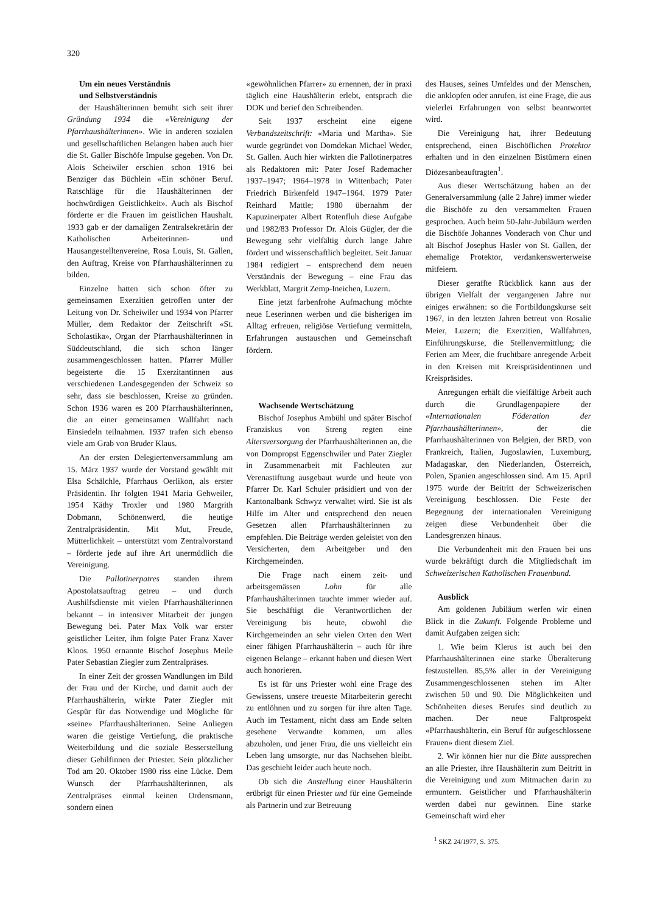320
Um ein neues Verständnis
und Selbstverständnis
der Haushälterinnen bemüht sich seit ihrer Gründung 1934 die «Vereinigung der Pfarrhaushälterinnen». Wie in anderen sozialen und gesellschaftlichen Belangen haben auch hier die St. Galler Bischöfe Impulse gegeben. Von Dr. Alois Scheiwiler erschien schon 1916 bei Benziger das Büchlein «Ein schöner Beruf. Ratschläge für die Haushälterinnen der hochwürdigen Geistlichkeit». Auch als Bischof förderte er die Frauen im geistlichen Haushalt. 1933 gab er der damaligen Zentralsekretärin der Katholischen Arbeiterinnen- und Hausangestelltenvereine, Rosa Louis, St. Gallen, den Auftrag, Kreise von Pfarrhaushälterinnen zu bilden.
Einzelne hatten sich schon öfter zu gemeinsamen Exerzitien getroffen unter der Leitung von Dr. Scheiwiler und 1934 von Pfarrer Müller, dem Redaktor der Zeitschrift «St. Scholastika», Organ der Pfarrhaushälterinnen in Süddeutschland, die sich schon länger zusammengeschlossen hatten. Pfarrer Müller begeisterte die 15 Exerzitantinnen aus verschiedenen Landesgegenden der Schweiz so sehr, dass sie beschlossen, Kreise zu gründen. Schon 1936 waren es 200 Pfarrhaushälterinnen, die an einer gemeinsamen Wallfahrt nach Einsiedeln teilnahmen. 1937 trafen sich ebenso viele am Grab von Bruder Klaus.
An der ersten Delegiertenversammlung am 15. März 1937 wurde der Vorstand gewählt mit Elsa Schälchle, Pfarrhaus Oerlikon, als erster Präsidentin. Ihr folgten 1941 Maria Gehweiler, 1954 Käthy Troxler und 1980 Margrith Dobmann, Schönenwerd, die heutige Zentralpräsidentin. Mit Mut, Freude, Mütterlichkeit – unterstützt vom Zentralvorstand – förderte jede auf ihre Art unermüdlich die Vereinigung.
Die Pallotinerpatres standen ihrem Apostolatsauftrag getreu – und durch Aushilfsdienste mit vielen Pfarrhaushälterinnen bekannt – in intensiver Mitarbeit der jungen Bewegung bei. Pater Max Volk war erster geistlicher Leiter, ihm folgte Pater Franz Xaver Kloos. 1950 ernannte Bischof Josephus Meile Pater Sebastian Ziegler zum Zentralpräses.
In einer Zeit der grossen Wandlungen im Bild der Frau und der Kirche, und damit auch der Pfarrhaushälterin, wirkte Pater Ziegler mit Gespür für das Notwendige und Mögliche für «seine» Pfarrhaushälterinnen. Seine Anliegen waren die geistige Vertiefung, die praktische Weiterbildung und die soziale Besserstellung dieser Gehilfinnen der Priester. Sein plötzlicher Tod am 20. Oktober 1980 riss eine Lücke. Dem Wunsch der Pfarrhaushälterinnen, als Zentralpräses einmal keinen Ordensmann, sondern einen
«gewöhnlichen Pfarrer» zu ernennen, der in praxi täglich eine Haushälterin erlebt, entsprach die DOK und berief den Schreibenden.
Seit 1937 erscheint eine eigene Verbandszeitschrift: «Maria und Martha». Sie wurde gegründet von Domdekan Michael Weder, St. Gallen. Auch hier wirkten die Pallotinerpatres als Redaktoren mit: Pater Josef Rademacher 1937–1947; 1964–1978 in Wittenbach; Pater Friedrich Birkenfeld 1947–1964. 1979 Pater Reinhard Mattle; 1980 übernahm der Kapuzinerpater Albert Rotenfluh diese Aufgabe und 1982/83 Professor Dr. Alois Gügler, der die Bewegung sehr vielfältig durch lange Jahre fördert und wissenschaftlich begleitet. Seit Januar 1984 redigiert – entsprechend dem neuen Verständnis der Bewegung – eine Frau das Werkblatt, Margrit Zemp-Ineichen, Luzern.
Eine jetzt farbenfrohe Aufmachung möchte neue Leserinnen werben und die bisherigen im Alltag erfreuen, religiöse Vertiefung vermitteln, Erfahrungen austauschen und Gemeinschaft fördern.
Wachsende Wertschätzung
Bischof Josephus Ambühl und später Bischof Franziskus von Streng regten eine Altersversorgung der Pfarrhaushälterinnen an, die von Dompropst Eggenschwiler und Pater Ziegler in Zusammenarbeit mit Fachleuten zur Verenastiftung ausgebaut wurde und heute von Pfarrer Dr. Karl Schuler präsidiert und von der Kantonalbank Schwyz verwaltet wird. Sie ist als Hilfe im Alter und entsprechend den neuen Gesetzen allen Pfarrhaushälterinnen zu empfehlen. Die Beiträge werden geleistet von den Versicherten, dem Arbeitgeber und den Kirchgemeinden.
Die Frage nach einem zeit- und arbeitsgemässen Lohn für alle Pfarrhaushälterinnen tauchte immer wieder auf. Sie beschäftigt die Verantwortlichen der Vereinigung bis heute, obwohl die Kirchgemeinden an sehr vielen Orten den Wert einer fähigen Pfarrhaushälterin – auch für ihre eigenen Belange – erkannt haben und diesen Wert auch honorieren.
Es ist für uns Priester wohl eine Frage des Gewissens, unsere treueste Mitarbeiterin gerecht zu entlöhnen und zu sorgen für ihre alten Tage. Auch im Testament, nicht dass am Ende selten gesehene Verwandte kommen, um alles abzuholen, und jener Frau, die uns vielleicht ein Leben lang umsorgte, nur das Nachsehen bleibt. Das geschieht leider auch heute noch.
Ob sich die Anstellung einer Haushälterin erübrigt für einen Priester und für eine Gemeinde als Partnerin und zur Betreuung
des Hauses, seines Umfeldes und der Menschen, die anklopfen oder anrufen, ist eine Frage, die aus vielerlei Erfahrungen von selbst beantwortet wird.
Die Vereinigung hat, ihrer Bedeutung entsprechend, einen Bischöflichen Protektor erhalten und in den einzelnen Bistümern einen Diözesanbeauftragten<sup>1</sup>.
Aus dieser Wertschätzung haben an der Generalversammlung (alle 2 Jahre) immer wieder die Bischöfe zu den versammelten Frauen gesprochen. Auch beim 50-Jahr-Jubiläum werden die Bischöfe Johannes Vonderach von Chur und alt Bischof Josephus Hasler von St. Gallen, der ehemalige Protektor, verdankenswerterweise mitfeiern.
Dieser geraffte Rückblick kann aus der übrigen Vielfalt der vergangenen Jahre nur einiges erwähnen: so die Fortbildungskurse seit 1967, in den letzten Jahren betreut von Rosalie Meier, Luzern; die Exerzitien, Wallfahrten, Einführungskurse, die Stellenvermittlung; die Ferien am Meer, die fruchtbare anregende Arbeit in den Kreisen mit Kreispräsidentinnen und Kreispräsides.
Anregungen erhält die vielfältige Arbeit auch durch die Grundlagenpapiere der «Internationalen Föderation der Pfarrhaushälterinnen», der die Pfarrhaushälterinnen von Belgien, der BRD, von Frankreich, Italien, Jugoslawien, Luxemburg, Madagaskar, den Niederlanden, Österreich, Polen, Spanien angeschlossen sind. Am 15. April 1975 wurde der Beitritt der Schweizerischen Vereinigung beschlossen. Die Feste der Begegnung der internationalen Vereinigung zeigen diese Verbundenheit über die Landesgrenzen hinaus.
Die Verbundenheit mit den Frauen bei uns wurde bekräftigt durch die Mitgliedschaft im Schweizerischen Katholischen Frauenbund.
Ausblick
Am goldenen Jubiläum werfen wir einen Blick in die Zukunft. Folgende Probleme und damit Aufgaben zeigen sich:
1. Wie beim Klerus ist auch bei den Pfarrhaushälterinnen eine starke Überalterung festzustellen. 85,5% aller in der Vereinigung Zusammengeschlossenen stehen im Alter zwischen 50 und 90. Die Möglichkeiten und Schönheiten dieses Berufes sind deutlich zu machen. Der neue Faltprospekt «Pfarrhaushälterin, ein Beruf für aufgeschlossene Frauen» dient diesem Ziel.
2. Wir können hier nur die Bitte aussprechen an alle Priester, ihre Haushälterin zum Beitritt in die Vereinigung und zum Mitmachen darin zu ermuntern. Geistlicher und Pfarrhaushälterin werden dabei nur gewinnen. Eine starke Gemeinschaft wird eher
<sup>1</sup> SKZ 24/1977, S. 375.